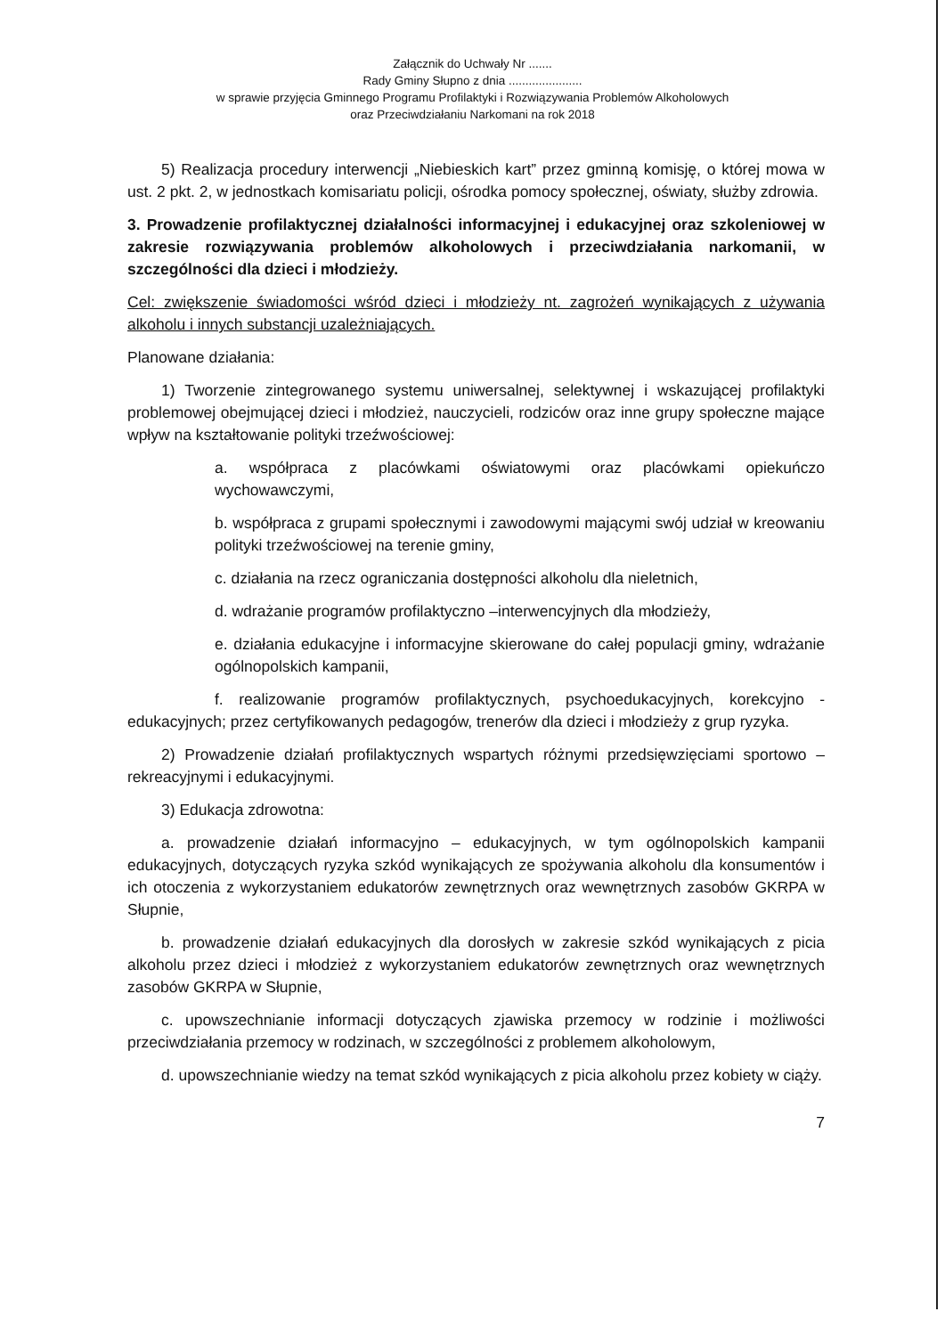Załącznik do Uchwały Nr .......
Rady Gminy Słupno z dnia ......................
w sprawie przyjęcia Gminnego Programu Profilaktyki i Rozwiązywania Problemów Alkoholowych
oraz Przeciwdziałaniu Narkomani na rok 2018
5) Realizacja procedury interwencji „Niebieskich kart” przez gminną komisję, o której mowa w ust. 2 pkt. 2, w jednostkach komisariatu policji, ośrodka pomocy społecznej, oświaty, służby zdrowia.
3. Prowadzenie profilaktycznej działalności informacyjnej i edukacyjnej oraz szkoleniowej w zakresie rozwiązywania problemów alkoholowych i przeciwdziałania narkomanii, w szczególności dla dzieci i młodzieży.
Cel: zwiększenie świadomości wśród dzieci i młodzieży nt. zagrożeń wynikających z używania alkoholu i innych substancji uzależniających.
Planowane działania:
1) Tworzenie zintegrowanego systemu uniwersalnej, selektywnej i wskazującej profilaktyki problemowej obejmującej dzieci i młodzież, nauczycieli, rodziców oraz inne grupy społeczne mające wpływ na kształtowanie polityki trzeźwościowej:
a. współpraca z placówkami oświatowymi oraz placówkami opiekuńczo wychowawczymi,
b. współpraca z grupami społecznymi i zawodowymi mającymi swój udział w kreowaniu polityki trzeźwościowej na terenie gminy,
c. działania na rzecz ograniczania dostępności alkoholu dla nieletnich,
d. wdrażanie programów profilaktyczno –interwencyjnych dla młodzieży,
e. działania edukacyjne i informacyjne skierowane do całej populacji gminy, wdrażanie ogólnopolskich kampanii,
f. realizowanie programów profilaktycznych, psychoedukacyjnych, korekcyjno - edukacyjnych; przez certyfikowanych pedagogów, trenerów dla dzieci i młodzieży z grup ryzyka.
2) Prowadzenie działań profilaktycznych wspartych różnymi przedsięwzięciami sportowo – rekreacyjnymi i edukacyjnymi.
3) Edukacja zdrowotna:
a. prowadzenie działań informacyjno – edukacyjnych, w tym ogólnopolskich kampanii edukacyjnych, dotyczących ryzyka szkód wynikających ze spożywania alkoholu dla konsumentów i ich otoczenia z wykorzystaniem edukatorów zewnętrznych oraz wewnętrznych zasobów GKRPA w Słupnie,
b. prowadzenie działań edukacyjnych dla dorosłych w zakresie szkód wynikających z picia alkoholu przez dzieci i młodzież z wykorzystaniem edukatorów zewnętrznych oraz wewnętrznych zasobów GKRPA w Słupnie,
c. upowszechnianie informacji dotyczących zjawiska przemocy w rodzinie i możliwości przeciwdziałania przemocy w rodzinach, w szczególności z problemem alkoholowym,
d. upowszechnianie wiedzy na temat szkód wynikających z picia alkoholu przez kobiety w ciąży.
7